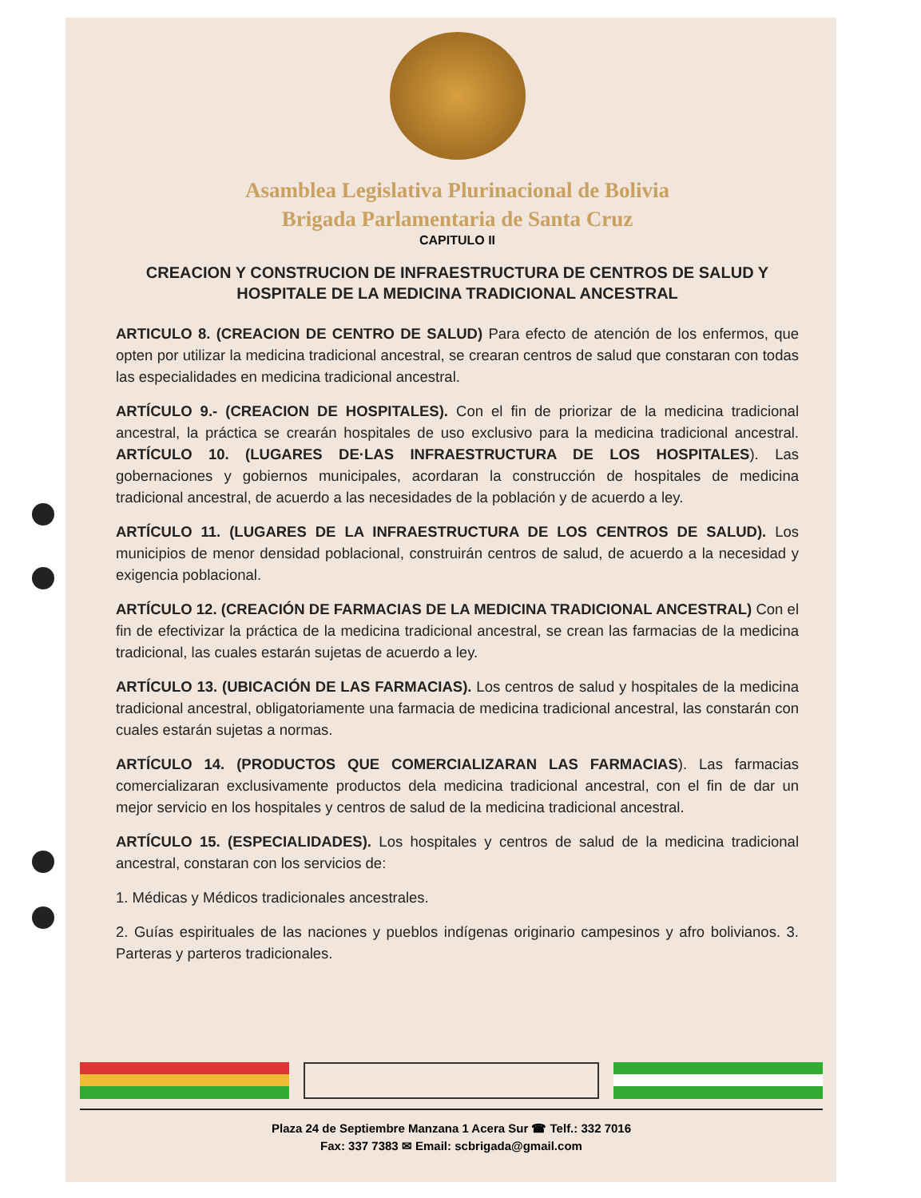Asamblea Legislativa Plurinacional de Bolivia
Brigada Parlamentaria de Santa Cruz
CAPITULO II
CREACION Y CONSTRUCION DE INFRAESTRUCTURA DE CENTROS DE SALUD Y HOSPITALE DE LA MEDICINA TRADICIONAL ANCESTRAL
ARTICULO 8. (CREACION DE CENTRO DE SALUD) Para efecto de atención de los enfermos, que opten por utilizar la medicina tradicional ancestral, se crearan centros de salud que constaran con todas las especialidades en medicina tradicional ancestral.
ARTÍCULO 9.- (CREACION DE HOSPITALES). Con el fin de priorizar de la medicina tradicional ancestral, la práctica se crearán hospitales de uso exclusivo para la medicina tradicional ancestral. ARTÍCULO 10. (LUGARES DE·LAS INFRAESTRUCTURA DE LOS HOSPITALES). Las gobernaciones y gobiernos municipales, acordaran la construcción de hospitales de medicina tradicional ancestral, de acuerdo a las necesidades de la población y de acuerdo a ley.
ARTÍCULO 11. (LUGARES DE LA INFRAESTRUCTURA DE LOS CENTROS DE SALUD). Los municipios de menor densidad poblacional, construirán centros de salud, de acuerdo a la necesidad y exigencia poblacional.
ARTÍCULO 12. (CREACIÓN DE FARMACIAS DE LA MEDICINA TRADICIONAL ANCESTRAL) Con el fin de efectivizar la práctica de la medicina tradicional ancestral, se crean las farmacias de la medicina tradicional, las cuales estarán sujetas de acuerdo a ley.
ARTÍCULO 13. (UBICACIÓN DE LAS FARMACIAS). Los centros de salud y hospitales de la medicina tradicional ancestral, obligatoriamente una farmacia de medicina tradicional ancestral, las constarán con cuales estarán sujetas a normas.
ARTÍCULO 14. (PRODUCTOS QUE COMERCIALIZARAN LAS FARMACIAS). Las farmacias comercializaran exclusivamente productos dela medicina tradicional ancestral, con el fin de dar un mejor servicio en los hospitales y centros de salud de la medicina tradicional ancestral.
ARTÍCULO 15. (ESPECIALIDADES). Los hospitales y centros de salud de la medicina tradicional ancestral, constaran con los servicios de:
1. Médicas y Médicos tradicionales ancestrales.
2. Guías espirituales de las naciones y pueblos indígenas originario campesinos y afro bolivianos. 3. Parteras y parteros tradicionales.
Plaza 24 de Septiembre Manzana 1 Acera Sur ☎ Telf.: 332 7016
Fax: 337 7383 ✉ Email: scbrigada@gmail.com